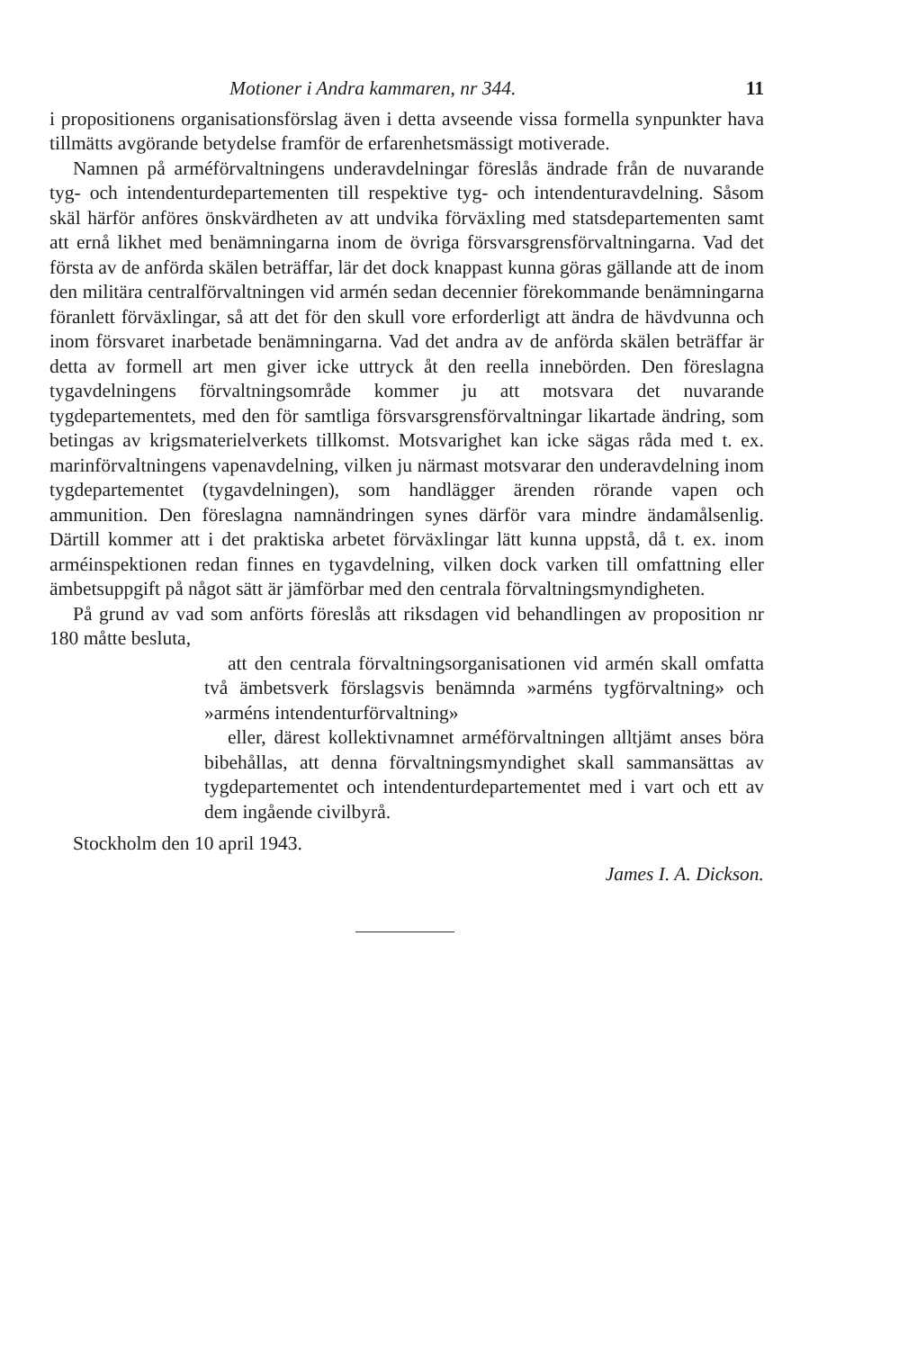Motioner i Andra kammaren, nr 344. 11
i propositionens organisationsförslag även i detta avseende vissa formella synpunkter hava tillmätts avgörande betydelse framför de erfarenhetsmässigt motiverade.
Namnen på arméförvaltningens underavdelningar föreslås ändrade från de nuvarande tyg- och intendenturdepartementen till respektive tyg- och intendenturavdelning. Såsom skäl härför anföres önskvärdheten av att undvika förväxling med statsdepartementen samt att ernå likhet med benämningarna inom de övriga försvarsgrensförvaltningarna. Vad det första av de anförda skälen beträffar, lär det dock knappast kunna göras gällande att de inom den militära centralförvaltningen vid armén sedan decennier förekommande benämningarna föranlett förväxlingar, så att det för den skull vore erforderligt att ändra de hävdvunna och inom försvaret inarbetade benämningarna. Vad det andra av de anförda skälen beträffar är detta av formell art men giver icke uttryck åt den reella innebörden. Den föreslagna tygavdelningens förvaltningsområde kommer ju att motsvara det nuvarande tygdepartementets, med den för samtliga försvarsgrensförvaltningar likartade ändring, som betingas av krigsmaterielverkets tillkomst. Motsvarighet kan icke sägas råda med t. ex. marinförvaltningens vapenavdelning, vilken ju närmast motsvarar den underavdelning inom tygdepartementet (tygavdelningen), som handlägger ärenden rörande vapen och ammunition. Den föreslagna namnändringen synes därför vara mindre ändamålsenlig. Därtill kommer att i det praktiska arbetet förväxlingar lätt kunna uppstå, då t. ex. inom arméinspektionen redan finnes en tygavdelning, vilken dock varken till omfattning eller ämbetsuppgift på något sätt är jämförbar med den centrala förvaltningsmyndigheten.
På grund av vad som anförts föreslås att riksdagen vid behandlingen av proposition nr 180 måtte besluta,
att den centrala förvaltningsorganisationen vid armén skall omfatta två ämbetsverk förslagsvis benämnda »arméns tygförvaltning» och »arméns intendenturförvaltning»
eller, därest kollektivnamnet arméförvaltningen alltjämt anses böra bibehållas, att denna förvaltningsmyndighet skall sammansättas av tygdepartementet och intendenturdepartementet med i vart och ett av dem ingående civilbyrå.
Stockholm den 10 april 1943.
James I. A. Dickson.